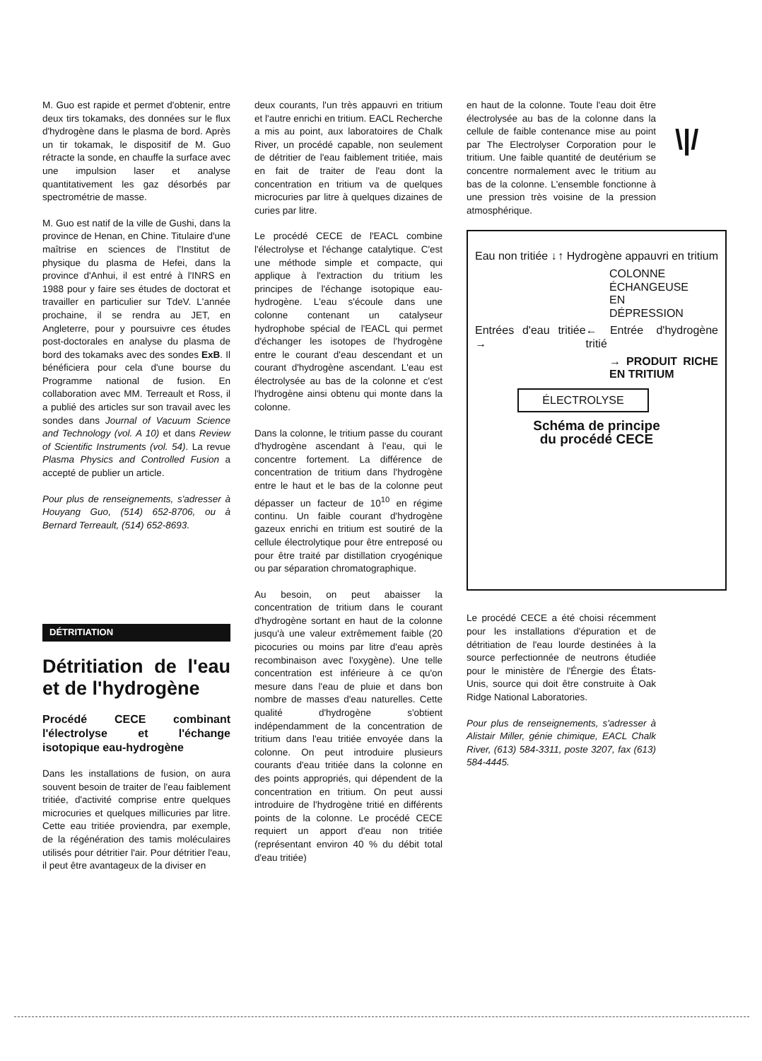\|/
M. Guo est rapide et permet d'obtenir, entre deux tirs tokamaks, des données sur le flux d'hydrogène dans le plasma de bord. Après un tir tokamak, le dispositif de M. Guo rétracte la sonde, en chauffe la surface avec une impulsion laser et analyse quantitativement les gaz désorbés par spectrométrie de masse.
M. Guo est natif de la ville de Gushi, dans la province de Henan, en Chine. Titulaire d'une maîtrise en sciences de l'Institut de physique du plasma de Hefei, dans la province d'Anhui, il est entré à l'INRS en 1988 pour y faire ses études de doctorat et travailler en particulier sur TdeV. L'année prochaine, il se rendra au JET, en Angleterre, pour y poursuivre ces études post-doctorales en analyse du plasma de bord des tokamaks avec des sondes ExB. Il bénéficiera pour cela d'une bourse du Programme national de fusion. En collaboration avec MM. Terreault et Ross, il a publié des articles sur son travail avec les sondes dans Journal of Vacuum Science and Technology (vol. A 10) et dans Review of Scientific Instruments (vol. 54). La revue Plasma Physics and Controlled Fusion a accepté de publier un article.
Pour plus de renseignements, s'adresser à Houyang Guo, (514) 652-8706, ou à Bernard Terreault, (514) 652-8693.
DÉTRITIATION
Détritiation de l'eau et de l'hydrogène
Procédé CECE combinant l'électrolyse et l'échange isotopique eau-hydrogène
Dans les installations de fusion, on aura souvent besoin de traiter de l'eau faiblement tritiée, d'activité comprise entre quelques microcuries et quelques millicuries par litre. Cette eau tritiée proviendra, par exemple, de la régénération des tamis moléculaires utilisés pour détritier l'air. Pour détritier l'eau, il peut être avantageux de la diviser en
deux courants, l'un très appauvri en tritium et l'autre enrichi en tritium. EACL Recherche a mis au point, aux laboratoires de Chalk River, un procédé capable, non seulement de détritier de l'eau faiblement tritiée, mais en fait de traiter de l'eau dont la concentration en tritium va de quelques microcuries par litre à quelques dizaines de curies par litre.
Le procédé CECE de l'EACL combine l'électrolyse et l'échange catalytique. C'est une méthode simple et compacte, qui applique à l'extraction du tritium les principes de l'échange isotopique eau-hydrogène. L'eau s'écoule dans une colonne contenant un catalyseur hydrophobe spécial de l'EACL qui permet d'échanger les isotopes de l'hydrogène entre le courant d'eau descendant et un courant d'hydrogène ascendant. L'eau est électrolysée au bas de la colonne et c'est l'hydrogène ainsi obtenu qui monte dans la colonne.
Dans la colonne, le tritium passe du courant d'hydrogène ascendant à l'eau, qui le concentre fortement. La différence de concentration de tritium dans l'hydrogène entre le haut et le bas de la colonne peut dépasser un facteur de 10<sup>10</sup> en régime continu. Un faible courant d'hydrogène gazeux enrichi en tritium est soutiré de la cellule électrolytique pour être entreposé ou pour être traité par distillation cryogénique ou par séparation chromatographique.
Au besoin, on peut abaisser la concentration de tritium dans le courant d'hydrogène sortant en haut de la colonne jusqu'à une valeur extrêmement faible (20 picocuries ou moins par litre d'eau après recombinaison avec l'oxygène). Une telle concentration est inférieure à ce qu'on mesure dans l'eau de pluie et dans bon nombre de masses d'eau naturelles. Cette qualité d'hydrogène s'obtient indépendamment de la concentration de tritium dans l'eau tritiée envoyée dans la colonne. On peut introduire plusieurs courants d'eau tritiée dans la colonne en des points appropriés, qui dépendent de la concentration en tritium. On peut aussi introduire de l'hydrogène tritié en différents points de la colonne. Le procédé CECE requiert un apport d'eau non tritiée (représentant environ 40 % du débit total d'eau tritiée)
en haut de la colonne. Toute l'eau doit être électrolysée au bas de la colonne dans la cellule de faible contenance mise au point par The Electrolyser Corporation pour le tritium. Une faible quantité de deutérium se concentre normalement avec le tritium au bas de la colonne. L'ensemble fonctionne à une pression très voisine de la pression atmosphérique.
Eau non tritiée ↓ ↑ Hydrogène appauvri en tritium
COLONNE
ÉCHANGEUSE
EN
DÉPRESSION
Entrées d'eau tritiée → ← Entrée d'hydrogène tritié
→ PRODUIT RICHE EN TRITIUM
ÉLECTROLYSE
Schéma de principe
du procédé CECE
Le procédé CECE a été choisi récemment pour les installations d'épuration et de détritiation de l'eau lourde destinées à la source perfectionnée de neutrons étudiée pour le ministère de l'Énergie des États-Unis, source qui doit être construite à Oak Ridge National Laboratories.
Pour plus de renseignements, s'adresser à Alistair Miller, génie chimique, EACL Chalk River, (613) 584-3311, poste 3207, fax (613) 584-4445.